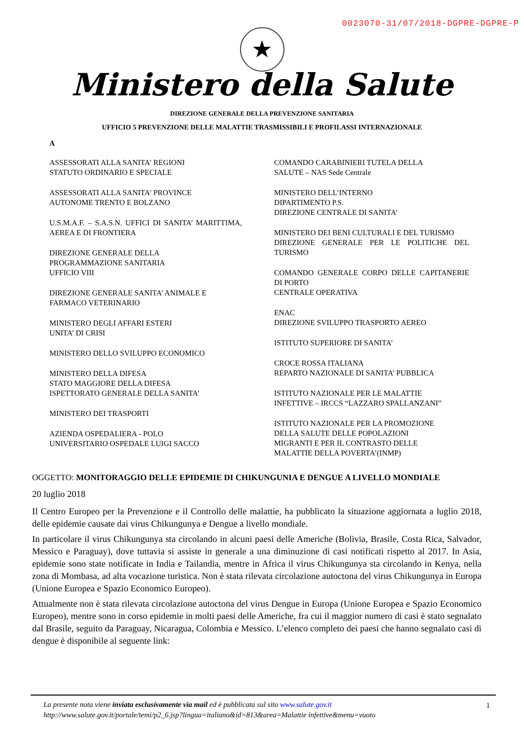0023070-31/07/2018-DGPRE-DGPRE-P
★
Ministero della Salute
DIREZIONE GENERALE DELLA PREVENZIONE SANITARIA
UFFICIO 5 PREVENZIONE DELLE MALATTIE TRASMISSIBILI E PROFILASSI INTERNAZIONALE
A
ASSESSORATI ALLA SANITA' REGIONI
STATUTO ORDINARIO E SPECIALE
ASSESSORATI ALLA SANITA' PROVINCE
AUTONOME TRENTO E BOLZANO
U.S.M.A.F. – S.A.S.N. UFFICI DI SANITA’ MARITTIMA, AEREA E DI FRONTIERA
DIREZIONE GENERALE DELLA
PROGRAMMAZIONE SANITARIA
UFFICIO VIII
DIREZIONE GENERALE SANITA’ ANIMALE E
FARMACO VETERINARIO
MINISTERO DEGLI AFFARI ESTERI
UNITA’ DI CRISI
MINISTERO DELLO SVILUPPO ECONOMICO
MINISTERO DELLA DIFESA
STATO MAGGIORE DELLA DIFESA
ISPETTORATO GENERALE DELLA SANITA’
MINISTERO DEI TRASPORTI
AZIENDA OSPEDALIERA - POLO
UNIVERSITARIO OSPEDALE LUIGI SACCO
COMANDO CARABINIERI TUTELA DELLA
SALUTE – NAS Sede Centrale
MINISTERO DELL’INTERNO
DIPARTIMENTO P.S.
DIREZIONE CENTRALE DI SANITA’
MINISTERO DEI BENI CULTURALI E DEL TURISMO
DIREZIONE GENERALE PER LE POLITICHE DEL TURISMO
COMANDO GENERALE CORPO DELLE CAPITANERIE DI PORTO
CENTRALE OPERATIVA
ENAC
DIREZIONE SVILUPPO TRASPORTO AEREO
ISTITUTO SUPERIORE DI SANITA’
CROCE ROSSA ITALIANA
REPARTO NAZIONALE DI SANITA’ PUBBLICA
ISTITUTO NAZIONALE PER LE MALATTIE
INFETTIVE – IRCCS “LAZZARO SPALLANZANI”
ISTITUTO NAZIONALE PER LA PROMOZIONE
DELLA SALUTE DELLE POPOLAZIONI
MIGRANTI E PER IL CONTRASTO DELLE
MALATTIE DELLA POVERTA’(INMP)
OGGETTO: MONITORAGGIO DELLE EPIDEMIE DI CHIKUNGUNIA E DENGUE A LIVELLO MONDIALE
20 luglio 2018
Il Centro Europeo per la Prevenzione e il Controllo delle malattie, ha pubblicato la situazione aggiornata a luglio 2018, delle epidemie causate dai virus Chikungunya e Dengue a livello mondiale.
In particolare il virus Chikungunya sta circolando in alcuni paesi delle Americhe (Bolivia, Brasile, Costa Rica, Salvador, Messico e Paraguay), dove tuttavia si assiste in generale a una diminuzione di casi notificati rispetto al 2017. In Asia, epidemie sono state notificate in India e Tailandia, mentre in Africa il virus Chikungunya sta circolando in Kenya, nella zona di Mombasa, ad alta vocazione turistica. Non è stata rilevata circolazione autoctona del virus Chikungunya in Europa (Unione Europea e Spazio Economico Europeo).
Attualmente non è stata rilevata circolazione autoctona del virus Dengue in Europa (Unione Europea e Spazio Economico Europeo), mentre sono in corso epidemie in molti paesi delle Americhe, fra cui il maggior numero di casi è stato segnalato dal Brasile, seguito da Paraguay, Nicaragua, Colombia e Messico. L’elenco completo dei paesi che hanno segnalato casi di dengue è disponibile al seguente link:
1
La presente nota viene inviata esclusivamente via mail ed è pubblicata sul sito www.salute.gov.it
http://www.salute.gov.it/portale/temi/p2_6.jsp?lingua=italiano&id=813&area=Malattie infettive&menu=vuoto